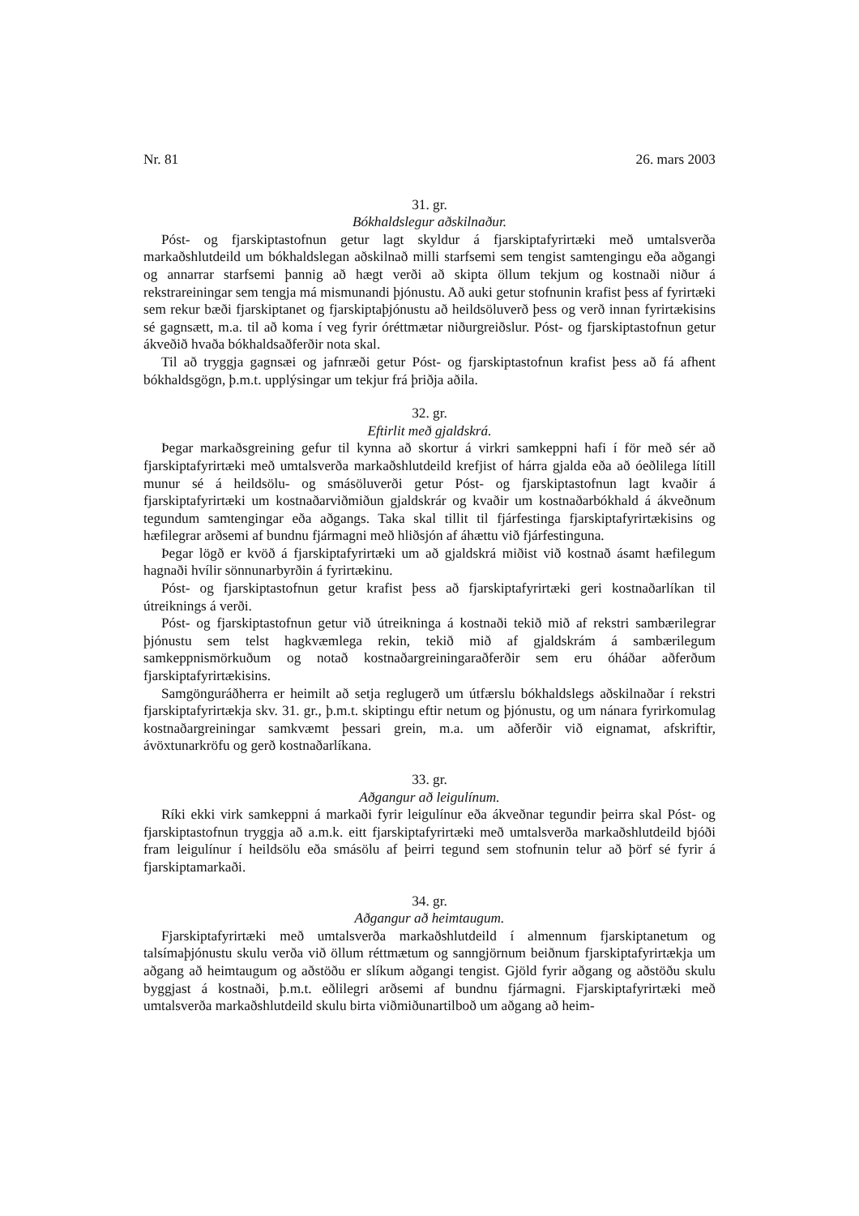Nr. 81 26. mars 2003
31. gr.
Bókhaldslegur aðskilnaður.
Póst- og fjarskiptastofnun getur lagt skyldur á fjarskiptafyrirtæki með umtalsverða markaðshlutdeild um bókhaldslegan aðskilnað milli starfsemi sem tengist samtengingu eða aðgangi og annarrar starfsemi þannig að hægt verði að skipta öllum tekjum og kostnaði niður á rekstrareiningar sem tengja má mismunandi þjónustu. Að auki getur stofnunin krafist þess af fyrirtæki sem rekur bæði fjarskiptanet og fjarskiptaþjónustu að heildsöluverð þess og verð innan fyrirtækisins sé gagnsætt, m.a. til að koma í veg fyrir óréttmætar niðurgreiðslur. Póst- og fjarskiptastofnun getur ákveðið hvaða bókhaldsaðferðir nota skal.
Til að tryggja gagnsæi og jafnræði getur Póst- og fjarskiptastofnun krafist þess að fá afhent bókhaldsgögn, þ.m.t. upplýsingar um tekjur frá þriðja aðila.
32. gr.
Eftirlit með gjaldskrá.
Þegar markaðsgreining gefur til kynna að skortur á virkri samkeppni hafi í för með sér að fjarskiptafyrirtæki með umtalsverða markaðshlutdeild krefjist of hárra gjalda eða að óeðlilega lítill munur sé á heildsölu- og smásöluverði getur Póst- og fjarskiptastofnun lagt kvaðir á fjarskiptafyrirtæki um kostnaðarviðmiðun gjaldskrár og kvaðir um kostnaðarbókhald á ákveðnum tegundum samtengingar eða aðgangs. Taka skal tillit til fjárfestinga fjarskiptafyrirtækisins og hæfilegrar arðsemi af bundnu fjármagni með hliðsjón af áhættu við fjárfestinguna.
Þegar lögð er kvöð á fjarskiptafyrirtæki um að gjaldskrá miðist við kostnað ásamt hæfilegum hagnaði hvílir sönnunarbyrðin á fyrirtækinu.
Póst- og fjarskiptastofnun getur krafist þess að fjarskiptafyrirtæki geri kostnaðarlíkan til útreiknings á verði.
Póst- og fjarskiptastofnun getur við útreikninga á kostnaði tekið mið af rekstri sambærilegrar þjónustu sem telst hagkvæmlega rekin, tekið mið af gjaldskrám á sambærilegum samkeppnismörkuðum og notað kostnaðargreiningaraðferðir sem eru óháðar aðferðum fjarskiptafyrirtækisins.
Samgönguráðherra er heimilt að setja reglugerð um útfærslu bókhaldslegs aðskilnaðar í rekstri fjarskiptafyrirtækja skv. 31. gr., þ.m.t. skiptingu eftir netum og þjónustu, og um nánara fyrirkomulag kostnaðargreiningar samkvæmt þessari grein, m.a. um aðferðir við eignamat, afskriftir, ávöxtunarkröfu og gerð kostnaðarlíkana.
33. gr.
Aðgangur að leigulínum.
Ríki ekki virk samkeppni á markaði fyrir leigulínur eða ákveðnar tegundir þeirra skal Póst- og fjarskiptastofnun tryggja að a.m.k. eitt fjarskiptafyrirtæki með umtalsverða markaðshlutdeild bjóði fram leigulínur í heildsölu eða smásölu af þeirri tegund sem stofnunin telur að þörf sé fyrir á fjarskiptamarkaði.
34. gr.
Aðgangur að heimtaugum.
Fjarskiptafyrirtæki með umtalsverða markaðshlutdeild í almennum fjarskiptanetum og talsímaþjónustu skulu verða við öllum réttmætum og sanngjörnum beiðnum fjarskiptafyrirtækja um aðgang að heimtaugum og aðstöðu er slíkum aðgangi tengist. Gjöld fyrir aðgang og aðstöðu skulu byggjast á kostnaði, þ.m.t. eðlilegri arðsemi af bundnu fjármagni. Fjarskiptafyrirtæki með umtalsverða markaðshlutdeild skulu birta viðmiðunartilboð um aðgang að heim-